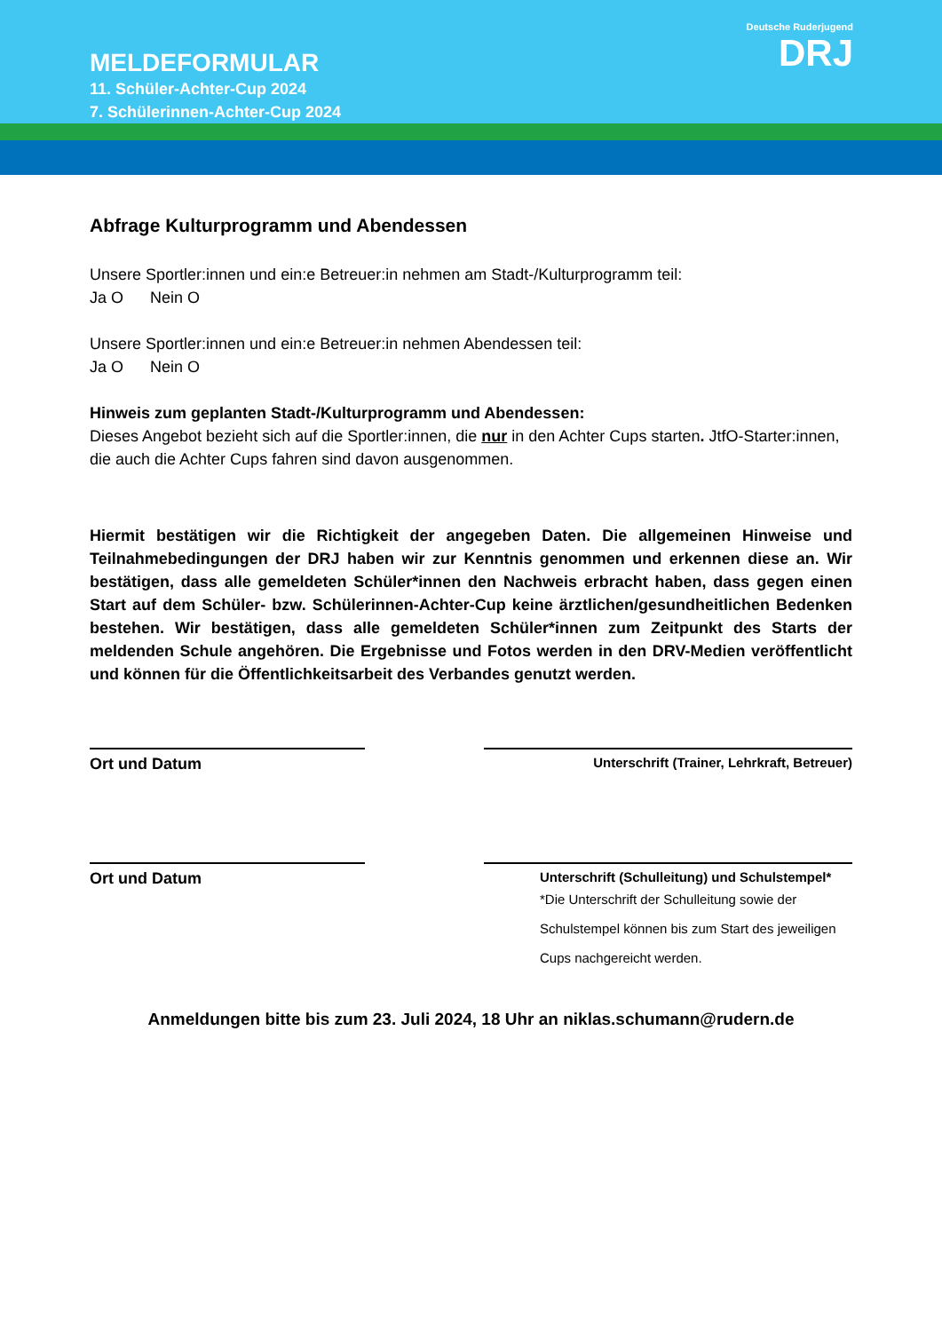MELDEFORMULAR
11. Schüler-Achter-Cup 2024
7. Schülerinnen-Achter-Cup 2024
Deutsche Ruderjugend
DRJ
Abfrage Kulturprogramm und Abendessen
Unsere Sportler:innen und ein:e Betreuer:in nehmen am Stadt-/Kulturprogramm teil:
Ja O Nein O
Unsere Sportler:innen und ein:e Betreuer:in nehmen Abendessen teil:
Ja O Nein O
Hinweis zum geplanten Stadt-/Kulturprogramm und Abendessen:
Dieses Angebot bezieht sich auf die Sportler:innen, die nur in den Achter Cups starten. JtfO-Starter:innen, die auch die Achter Cups fahren sind davon ausgenommen.
Hiermit bestätigen wir die Richtigkeit der angegeben Daten. Die allgemeinen Hinweise und Teilnahmebedingungen der DRJ haben wir zur Kenntnis genommen und erkennen diese an. Wir bestätigen, dass alle gemeldeten Schüler*innen den Nachweis erbracht haben, dass gegen einen Start auf dem Schüler- bzw. Schülerinnen-Achter-Cup keine ärztlichen/gesundheitlichen Bedenken bestehen. Wir bestätigen, dass alle gemeldeten Schüler*innen zum Zeitpunkt des Starts der meldenden Schule angehören. Die Ergebnisse und Fotos werden in den DRV-Medien veröffentlicht und können für die Öffentlichkeitsarbeit des Verbandes genutzt werden.
Ort und Datum
Unterschrift (Trainer, Lehrkraft, Betreuer)
Ort und Datum
Unterschrift (Schulleitung) und Schulstempel*
*Die Unterschrift der Schulleitung sowie der Schulstempel können bis zum Start des jeweiligen Cups nachgereicht werden.
Anmeldungen bitte bis zum 23. Juli 2024, 18 Uhr an niklas.schumann@rudern.de